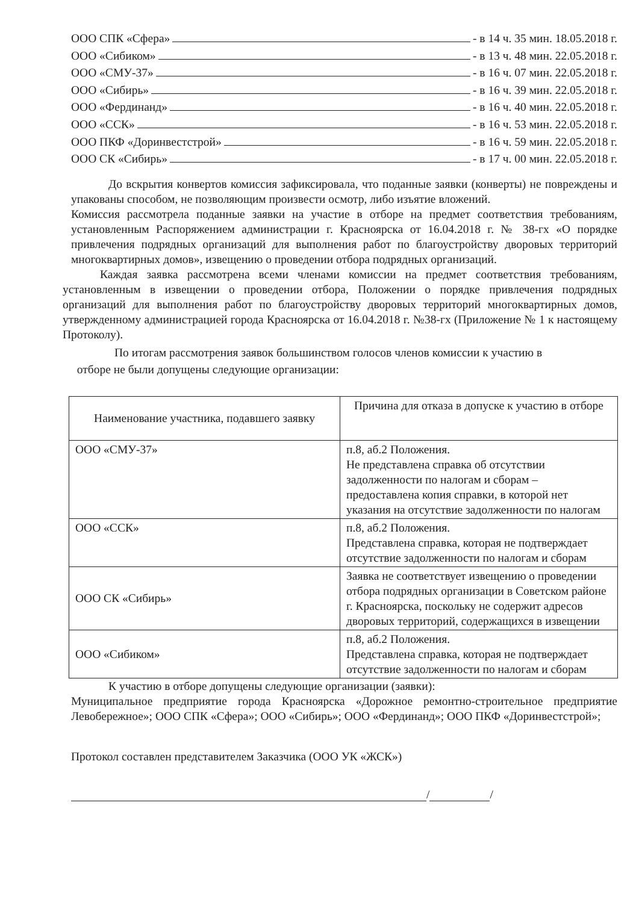ООО СПК «Сфера» - в 14 ч. 35 мин. 18.05.2018 г.
ООО «Сибиком» - в 13 ч. 48 мин. 22.05.2018 г.
ООО «СМУ-37» - в 16 ч. 07 мин. 22.05.2018 г.
ООО «Сибирь» - в 16 ч. 39 мин. 22.05.2018 г.
ООО «Фердинанд» - в 16 ч. 40 мин. 22.05.2018 г.
ООО «ССК» - в 16 ч. 53 мин. 22.05.2018 г.
ООО ПКФ «Доринвестстрой» - в 16 ч. 59 мин. 22.05.2018 г.
ООО СК «Сибирь» - в 17 ч. 00 мин. 22.05.2018 г.
До вскрытия конвертов комиссия зафиксировала, что поданные заявки (конверты) не повреждены и упакованы способом, не позволяющим произвести осмотр, либо изъятие вложений.
Комиссия рассмотрела поданные заявки на участие в отборе на предмет соответствия требованиям, установленным Распоряжением администрации г. Красноярска от 16.04.2018 г. № 38-гх «О порядке привлечения подрядных организаций для выполнения работ по благоустройству дворовых территорий многоквартирных домов», извещению о проведении отбора подрядных организаций.
Каждая заявка рассмотрена всеми членами комиссии на предмет соответствия требованиям, установленным в извещении о проведении отбора, Положении о порядке привлечения подрядных организаций для выполнения работ по благоустройству дворовых территорий многоквартирных домов, утвержденному администрацией города Красноярска от 16.04.2018 г. №38-гх (Приложение № 1 к настоящему Протоколу).
По итогам рассмотрения заявок большинством голосов членов комиссии к участию в
отборе не были допущены следующие организации:
| Наименование участника, подавшего заявку | Причина для отказа в допуске к участию в отборе |
| ООО «СМУ-37» | п.8, аб.2 Положения. Не представлена справка об отсутствии задолженности по налогам и сборам – предоставлена копия справки, в которой нет указания на отсутствие задолженности по налогам |
| ООО «ССК» | п.8, аб.2 Положения. Представлена справка, которая не подтверждает отсутствие задолженности по налогам и сборам |
| ООО СК «Сибирь» | Заявка не соответствует извещению о проведении отбора подрядных организации в Советском районе г. Красноярска, поскольку не содержит адресов дворовых территорий, содержащихся в извещении |
| ООО «Сибиком» | п.8, аб.2 Положения. Представлена справка, которая не подтверждает отсутствие задолженности по налогам и сборам |
К участию в отборе допущены следующие организации (заявки):
Муниципальное предприятие города Красноярска «Дорожное ремонтно-строительное предприятие Левобережное»; ООО СПК «Сфера»; ООО «Сибирь»; ООО «Фердинанд»; ООО ПКФ «Доринвестстрой»;
Протокол составлен представителем Заказчика (ООО УК «ЖСК»)
/ /